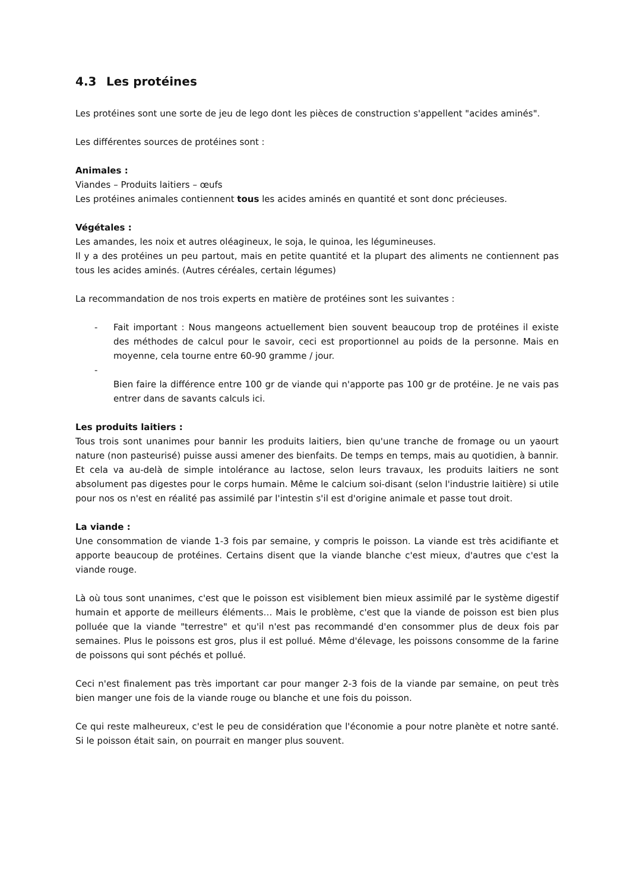4.3 Les protéines
Les protéines sont une sorte de jeu de lego dont les pièces de construction s'appellent "acides aminés".
Les différentes sources de protéines sont :
Animales :
Viandes – Produits laitiers – œufs
Les protéines animales contiennent tous les acides aminés en quantité et sont donc précieuses.
Végétales :
Les amandes, les noix et autres oléagineux, le soja, le quinoa, les légumineuses.
Il y a des protéines un peu partout, mais en petite quantité et la plupart des aliments ne contiennent pas tous les acides aminés. (Autres céréales, certain légumes)
La recommandation de nos trois experts en matière de protéines sont les suivantes :
- Fait important : Nous mangeons actuellement bien souvent beaucoup trop de protéines il existe des méthodes de calcul pour le savoir, ceci est proportionnel au poids de la personne. Mais en moyenne, cela tourne entre 60-90 gramme / jour.
-
Bien faire la différence entre 100 gr de viande qui n'apporte pas 100 gr de protéine. Je ne vais pas entrer dans de savants calculs ici.
Les produits laitiers :
Tous trois sont unanimes pour bannir les produits laitiers, bien qu'une tranche de fromage ou un yaourt nature (non pasteurisé) puisse aussi amener des bienfaits. De temps en temps, mais au quotidien, à bannir.
Et cela va au-delà de simple intolérance au lactose, selon leurs travaux, les produits laitiers ne sont absolument pas digestes pour le corps humain. Même le calcium soi-disant (selon l'industrie laitière) si utile pour nos os n'est en réalité pas assimilé par l'intestin s'il est d'origine animale et passe tout droit.
La viande :
Une consommation de viande 1-3 fois par semaine, y compris le poisson. La viande est très acidifiante et apporte beaucoup de protéines. Certains disent que la viande blanche c'est mieux, d'autres que c'est la viande rouge.
Là où tous sont unanimes, c'est que le poisson est visiblement bien mieux assimilé par le système digestif humain et apporte de meilleurs éléments… Mais le problème, c'est que la viande de poisson est bien plus polluée que la viande "terrestre" et qu'il n'est pas recommandé d'en consommer plus de deux fois par semaines. Plus le poissons est gros, plus il est pollué. Même d'élevage, les poissons consomme de la farine de poissons qui sont péchés et pollué.
Ceci n'est finalement pas très important car pour manger 2-3 fois de la viande par semaine, on peut très bien manger une fois de la viande rouge ou blanche et une fois du poisson.
Ce qui reste malheureux, c'est le peu de considération que l'économie a pour notre planète et notre santé. Si le poisson était sain, on pourrait en manger plus souvent.